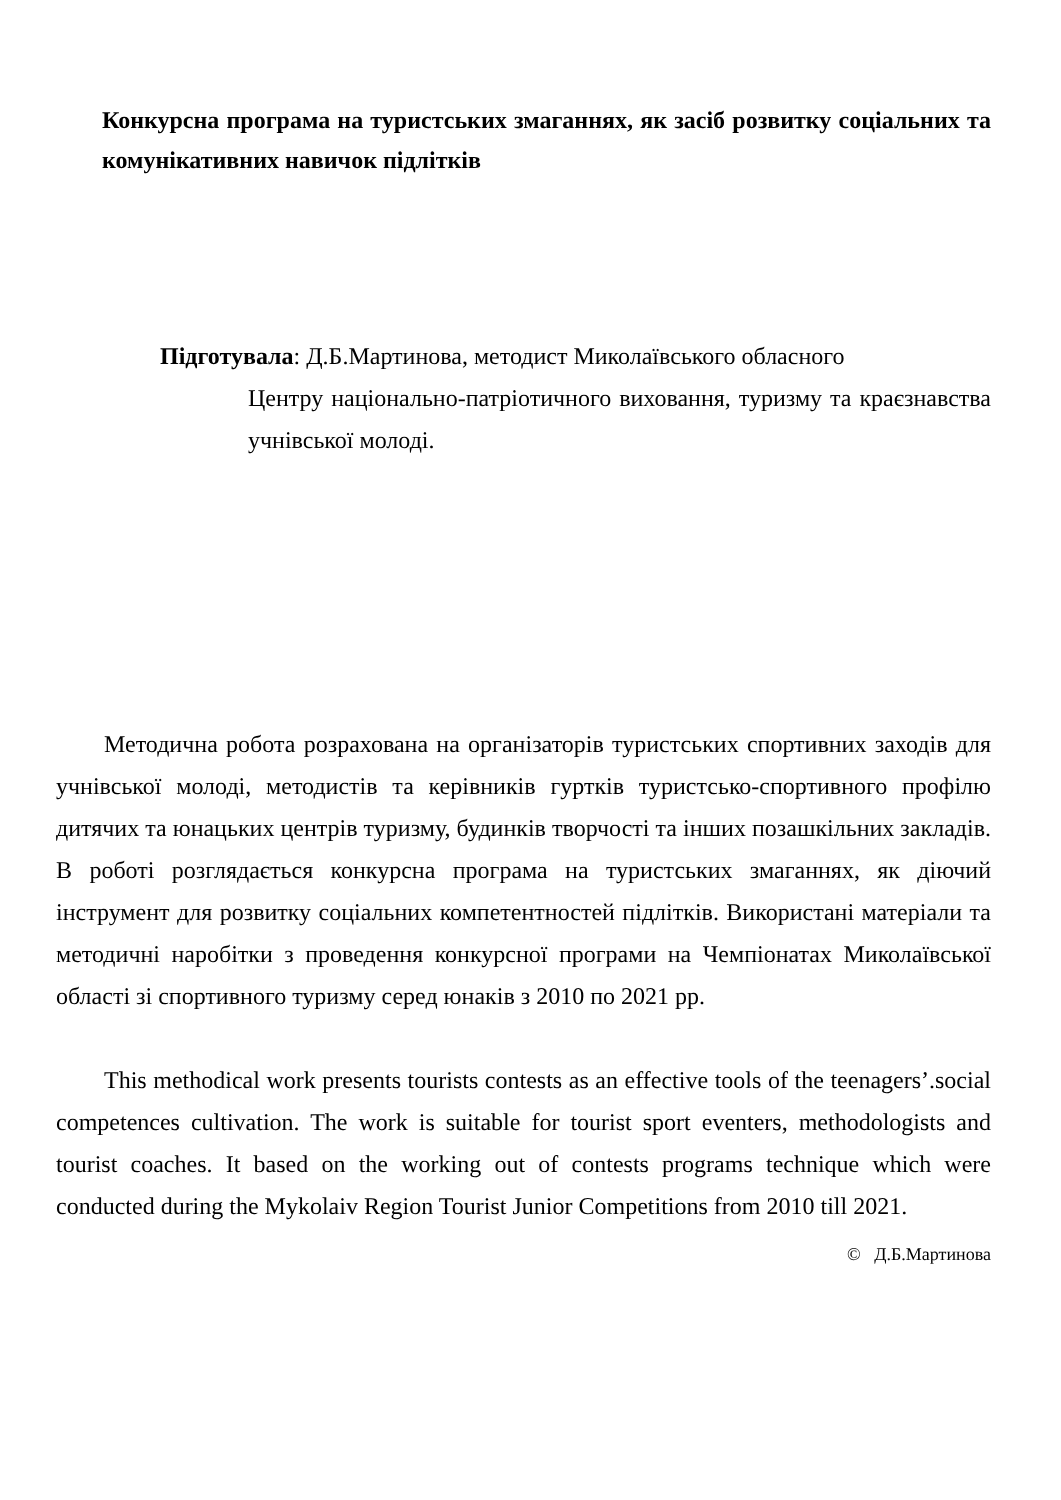Конкурсна програма на туристських змаганнях, як засіб розвитку соціальних та комунікативних навичок підлітків
Підготувала: Д.Б.Мартинова, методист Миколаївського обласного
Центру національно-патріотичного виховання, туризму та краєзнавства учнівської молоді.
Методична робота розрахована на організаторів туристських спортивних заходів для учнівської молоді, методистів та керівників гуртків туристсько-спортивного профілю дитячих та юнацьких центрів туризму, будинків творчості та інших позашкільних закладів. В роботі розглядається конкурсна програма на туристських змаганнях, як діючий інструмент для розвитку соціальних компетентностей підлітків. Використані матеріали та методичні наробітки з проведення конкурсної програми на Чемпіонатах Миколаївської області зі спортивного туризму серед юнаків з 2010 по 2021 рр.
This methodical work presents tourists contests as an effective tools of the teenagers’.social competences cultivation. The work is suitable for tourist sport eventers, methodologists and tourist coaches. It based on the working out of contests programs technique which were conducted during the Mykolaiv Region Tourist Junior Competitions from 2010 till 2021.
© Д.Б.Мартинова